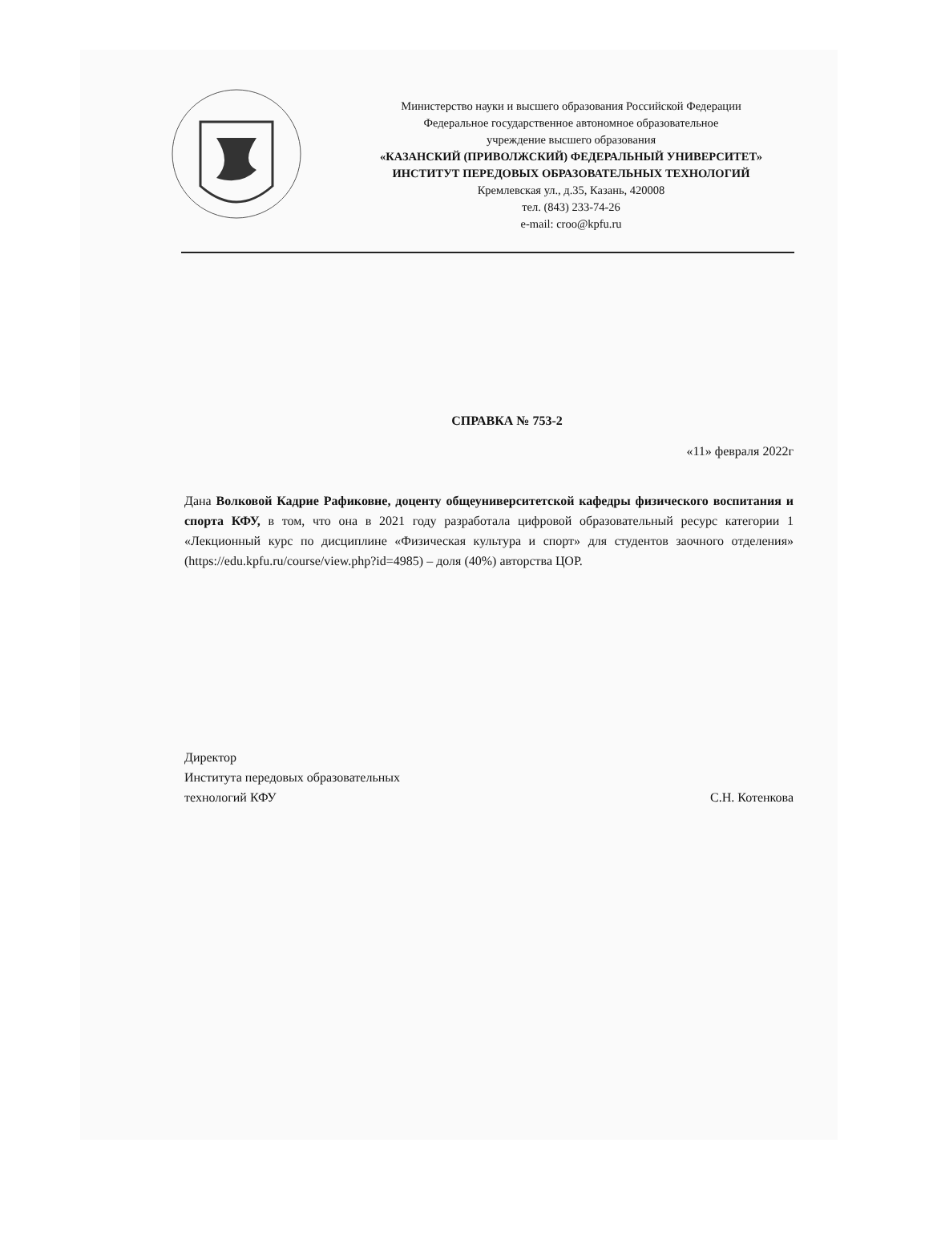Министерство науки и высшего образования Российской Федерации
Федеральное государственное автономное образовательное
учреждение высшего образования
«КАЗАНСКИЙ (ПРИВОЛЖСКИЙ) ФЕДЕРАЛЬНЫЙ УНИВЕРСИТЕТ»
ИНСТИТУТ ПЕРЕДОВЫХ ОБРАЗОВАТЕЛЬНЫХ ТЕХНОЛОГИЙ
Кремлевская ул., д.35, Казань, 420008
тел. (843) 233-74-26
e-mail: croo@kpfu.ru
СПРАВКА № 753-2
«11» февраля 2022г
Дана Волковой Кадрие Рафиковне, доценту общеуниверситетской кафедры физического воспитания и спорта КФУ, в том, что она в 2021 году разработала цифровой образовательный ресурс категории 1 «Лекционный курс по дисциплине «Физическая культура и спорт» для студентов заочного отделения» (https://edu.kpfu.ru/course/view.php?id=4985) – доля (40%) авторства ЦОР.
Директор
Института передовых образовательных
технологий КФУ
С.Н. Котенкова